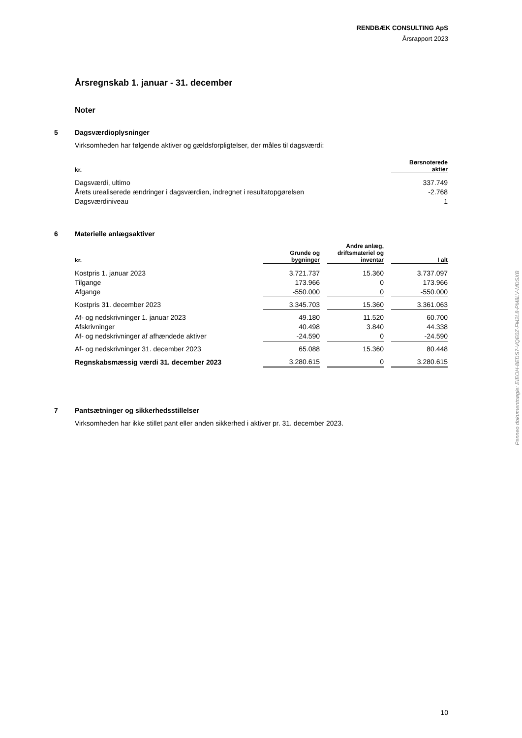RENDBÆK CONSULTING ApS
Årsrapport 2023
Årsregnskab 1. januar - 31. december
Noter
5 Dagsværdioplysninger
Virksomheden har følgende aktiver og gældsforpligtelser, der måles til dagsværdi:
| kr. | Børsnoterede aktier |
| --- | --- |
| Dagsværdi, ultimo | 337.749 |
| Årets urealiserede ændringer i dagsværdien, indregnet i resultatopgørelsen | -2.768 |
| Dagsværdiniveau | 1 |
6 Materielle anlægsaktiver
| kr. | Grunde og bygninger | | Andre anlæg, driftsmateriel og inventar | | I alt |
| --- | --- | --- | --- | --- | --- |
| Kostpris 1. januar 2023 | 3.721.737 | | 15.360 | | 3.737.097 |
| Tilgange | 173.966 | | 0 | | 173.966 |
| Afgange | -550.000 | | 0 | | -550.000 |
| Kostpris 31. december 2023 | 3.345.703 | | 15.360 | | 3.361.063 |
| Af- og nedskrivninger 1. januar 2023 | 49.180 | | 11.520 | | 60.700 |
| Afskrivninger | 40.498 | | 3.840 | | 44.338 |
| Af- og nedskrivninger af afhændede aktiver | -24.590 | | 0 | | -24.590 |
| Af- og nedskrivninger 31. december 2023 | 65.088 | | 15.360 | | 80.448 |
| Regnskabsmæssig værdi 31. december 2023 | 3.280.615 | | 0 | | 3.280.615 |
7 Pantsætninger og sikkerhedsstillelser
Virksomheden har ikke stillet pant eller anden sikkerhed i aktiver pr. 31. december 2023.
Penneo dokumentnøgle: EIEOH-8EDS7-VQE0Z-FM2L8-PM8LV-MDSXB
10